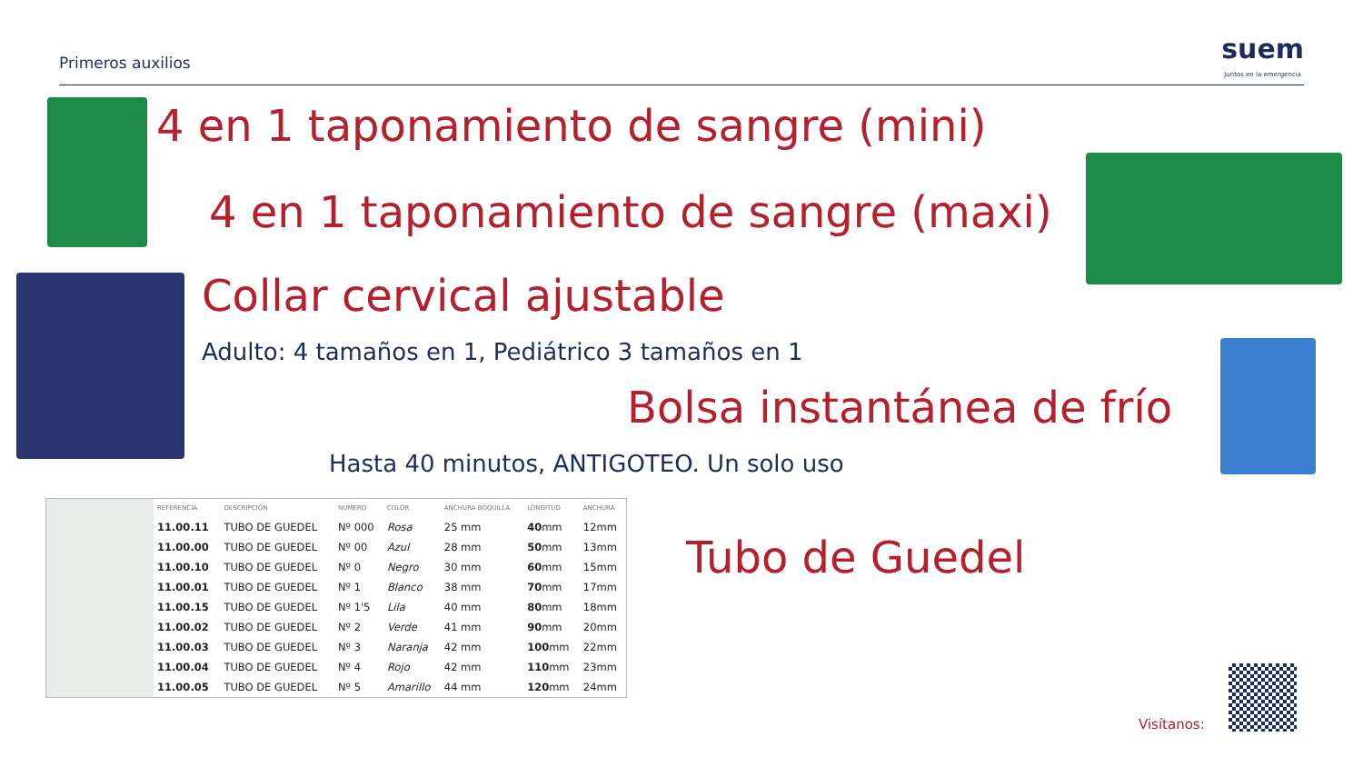Primeros auxilios suem
Juntos en la emergencia
4 en 1 taponamiento de sangre (mini)
4 en 1 taponamiento de sangre (maxi)
Collar cervical ajustable
Adulto: 4 tamaños en 1, Pediátrico 3 tamaños en 1
Bolsa instantánea de frío
Hasta 40 minutos, ANTIGOTEO. Un solo uso
| | REFERENCIA | DESCRIPCIÓN | NUMERO | COLOR | ANCHURA BOQUILLA | LONGITUD | ANCHURA |
| --- | --- | --- | --- | --- | --- | --- | --- |
| | 11.00.11 | TUBO DE GUEDEL | Nº 000 | Rosa | 25 mm | 40 mm | 12mm |
| | 11.00.00 | TUBO DE GUEDEL | Nº 00 | Azul | 28 mm | 50 mm | 13mm |
| | 11.00.10 | TUBO DE GUEDEL | Nº 0 | Negro | 30 mm | 60 mm | 15mm |
| | 11.00.01 | TUBO DE GUEDEL | Nº 1 | Blanco | 38 mm | 70 mm | 17mm |
| | 11.00.15 | TUBO DE GUEDEL | Nº 1'5 | Lila | 40 mm | 80 mm | 18mm |
| | 11.00.02 | TUBO DE GUEDEL | Nº 2 | Verde | 41 mm | 90 mm | 20mm |
| | 11.00.03 | TUBO DE GUEDEL | Nº 3 | Naranja | 42 mm | 100 mm | 22mm |
| | 11.00.04 | TUBO DE GUEDEL | Nº 4 | Rojo | 42 mm | 110 mm | 23mm |
| | 11.00.05 | TUBO DE GUEDEL | Nº 5 | Amarillo | 44 mm | 120 mm | 24mm |
Tubo de Guedel
Visítanos: